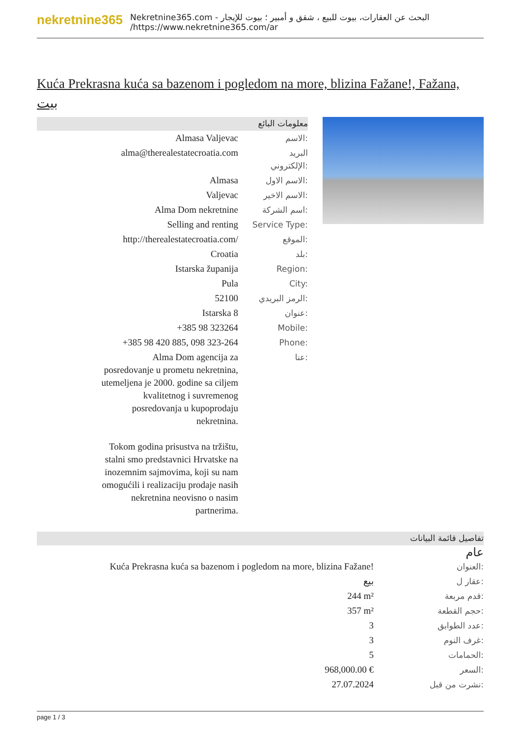nekretnine365
البحث عن العقارات، بيوت للبيع ، شقق و أمبير ؛ بيوت للإيجار - Nekretnine365.com
https://www.nekretnine365.com/ar/
Kuća Prekrasna kuća sa bazenom i pogledom na more, blizina Fažane!, Fažana, بيت
معلومات البائع
| Almasa Valjevac | الاسم: |
| alma@therealestatecroatia.com | البريد الإلكتروني: |
| Almasa | الاسم الاول: |
| Valjevac | الاسم الاخير: |
| Alma Dom nekretnine | اسم الشركة: |
| Selling and renting | Service Type: |
| http://therealestatecroatia.com/ | الموقع: |
| Croatia | بلد: |
| Istarska županija | Region: |
| Pula | City: |
| 52100 | الرمز البريدي: |
| Istarska 8 | عنوان: |
| +385 98 323264 | Mobile: |
| +385 98 420 885, 098 323-264 | Phone: |
| Alma Dom agencija za posredovanje u prometu nekretnina, utemeljena je 2000. godine sa ciljem kvalitetnog i suvremenog posredovanja u kupoprodaju nekretnina. Tokom godina prisustva na tržištu, stalni smo predstavnici Hrvatske na inozemnim sajmovima, koji su nam omogućili i realizaciju prodaje nasih nekretnina neovisno o nasim partnerima. | عنا: |
تفاصيل قائمة البيانات
عام
| Kuća Prekrasna kuća sa bazenom i pogledom na more, blizina Fažane! | العنوان: |
| بيع | عقار ل: |
| 244 m² | قدم مربعة: |
| 357 m² | حجم القطعة: |
| 3 | عدد الطوابق: |
| 3 | غرف النوم: |
| 5 | الحمامات: |
| 968,000.00 € | السعر: |
| 27.07.2024 | نشرت من قبل: |
page 1 / 3